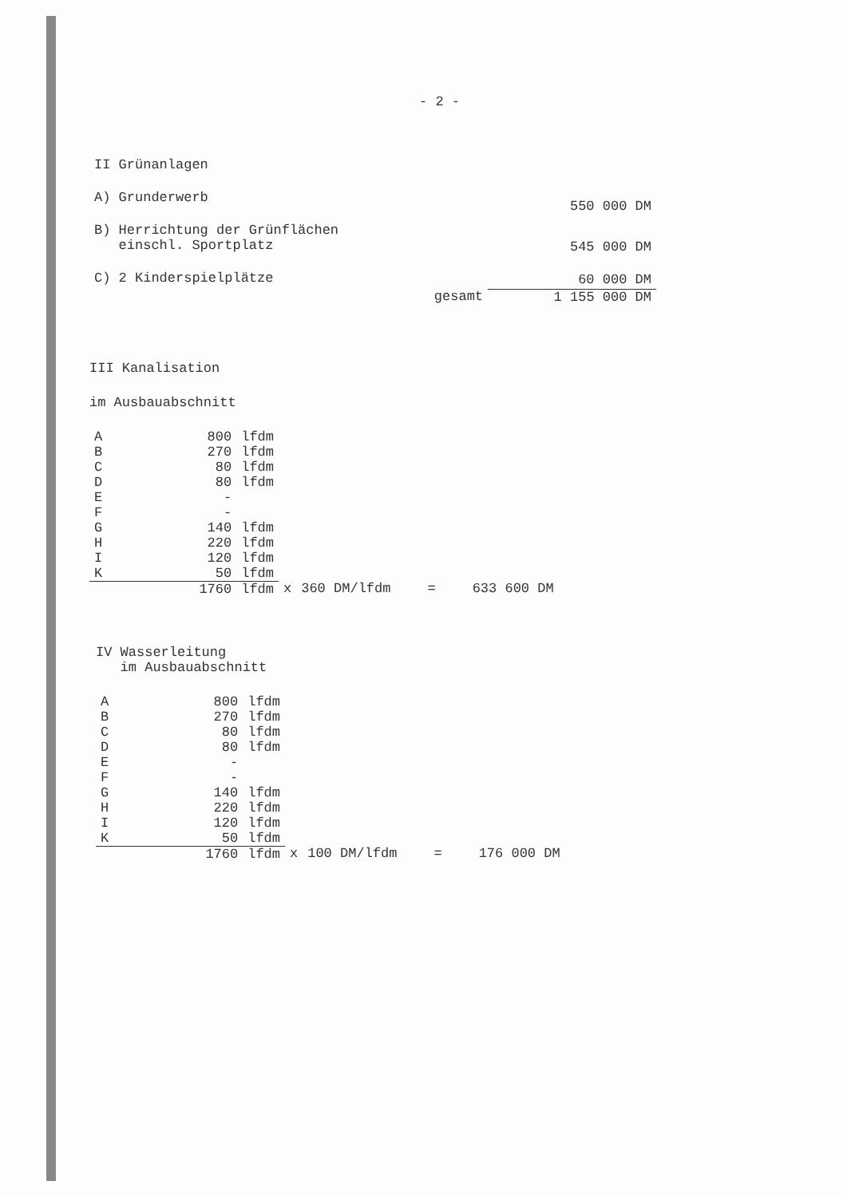- 2 -
| II Grünanlagen | | |
| A) Grunderwerb | | 550 000 DM |
| B) Herrichtung der Grünflächen einschl. Sportplatz | | 545 000 DM |
| C) 2 Kinderspielplätze | | 60 000 DM |
| | gesamt | 1 155 000 DM |
III Kanalisation
im Ausbauabschnitt
| A | 800 | lfdm | | | | |
| B | 270 | lfdm | | | | |
| C | 80 | lfdm | | | | |
| D | 80 | lfdm | | | | |
| E | - | | | | | |
| F | - | | | | | |
| G | 140 | lfdm | | | | |
| H | 220 | lfdm | | | | |
| I | 120 | lfdm | | | | |
| K | 50 | lfdm | | | | |
| | 1760 | lfdm | x | 360 DM/lfdm | = | 633 600 DM |
IV Wasserleitung
im Ausbauabschnitt
| A | 800 | lfdm | | | | |
| B | 270 | lfdm | | | | |
| C | 80 | lfdm | | | | |
| D | 80 | lfdm | | | | |
| E | - | | | | | |
| F | - | | | | | |
| G | 140 | lfdm | | | | |
| H | 220 | lfdm | | | | |
| I | 120 | lfdm | | | | |
| K | 50 | lfdm | | | | |
| | 1760 | lfdm | x | 100 DM/lfdm | = | 176 000 DM |